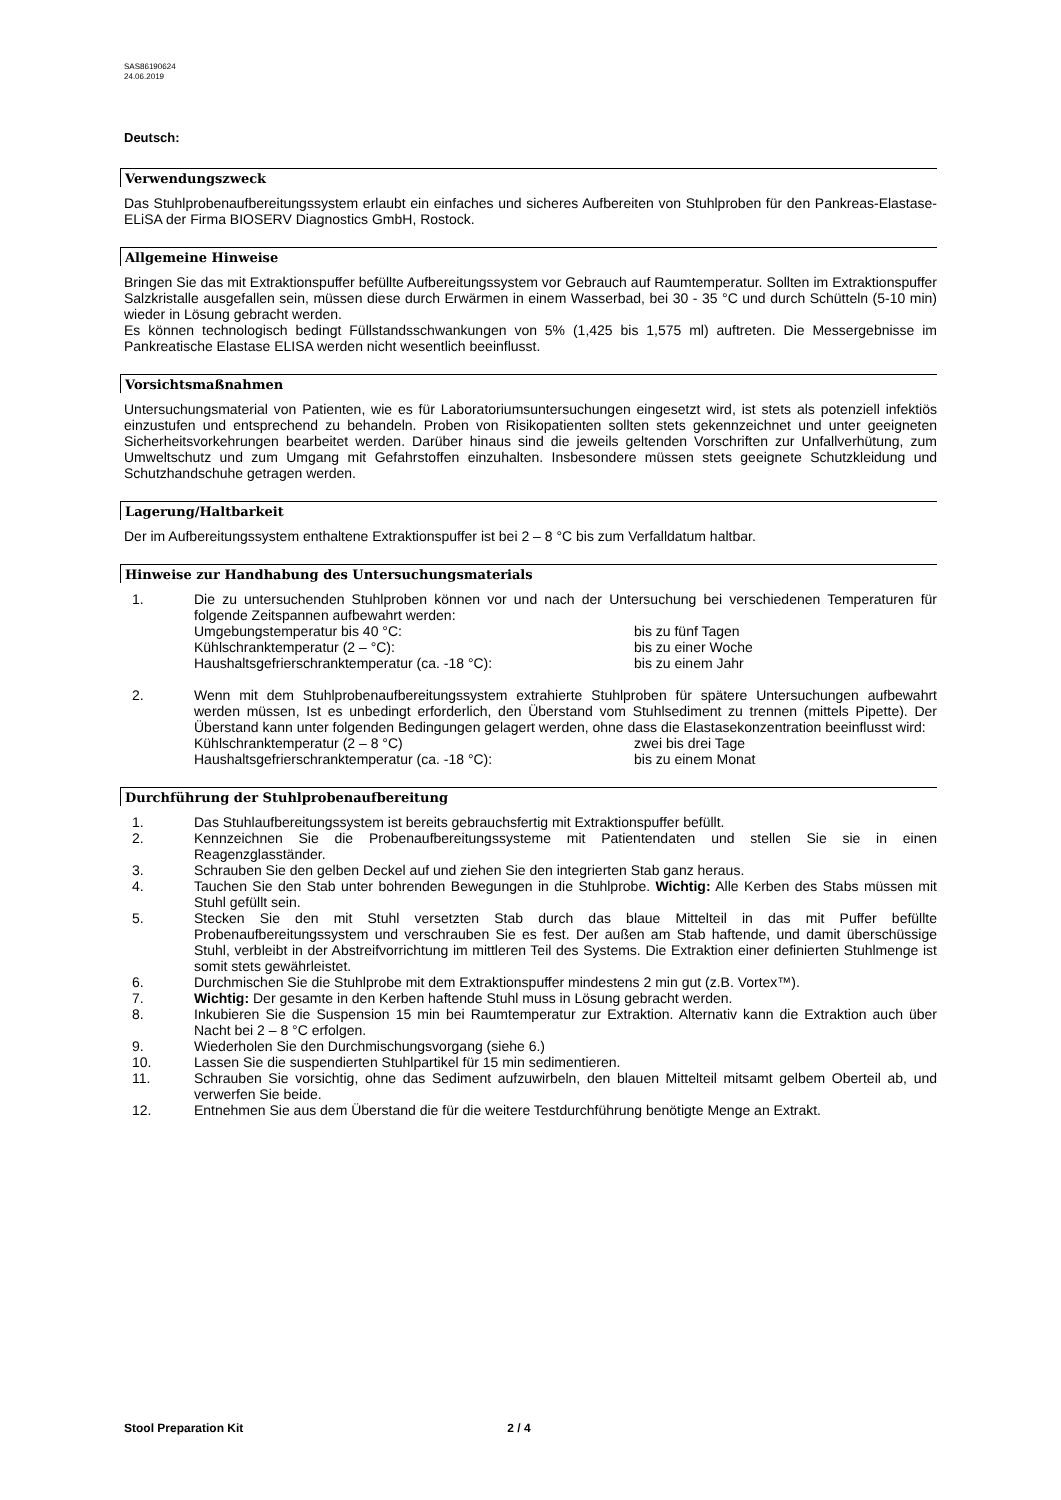SAS86190624
24.06.2019
Deutsch:
Verwendungszweck
Das Stuhlprobenaufbereitungssystem erlaubt ein einfaches und sicheres Aufbereiten von Stuhlproben für den Pankreas-Elastase-ELiSA der Firma BIOSERV Diagnostics GmbH, Rostock.
Allgemeine Hinweise
Bringen Sie das mit Extraktionspuffer befüllte Aufbereitungssystem vor Gebrauch auf Raumtemperatur. Sollten im Extraktionspuffer Salzkristalle ausgefallen sein, müssen diese durch Erwärmen in einem Wasserbad, bei 30 - 35 °C und durch Schütteln (5-10 min) wieder in Lösung gebracht werden.
Es können technologisch bedingt Füllstandsschwankungen von 5% (1,425 bis 1,575 ml) auftreten. Die Messergebnisse im Pankreatische Elastase ELISA werden nicht wesentlich beeinflusst.
Vorsichtsmaßnahmen
Untersuchungsmaterial von Patienten, wie es für Laboratoriumsuntersuchungen eingesetzt wird, ist stets als potenziell infektiös einzustufen und entsprechend zu behandeln. Proben von Risikopatienten sollten stets gekennzeichnet und unter geeigneten Sicherheitsvorkehrungen bearbeitet werden. Darüber hinaus sind die jeweils geltenden Vorschriften zur Unfallverhütung, zum Umweltschutz und zum Umgang mit Gefahrstoffen einzuhalten. Insbesondere müssen stets geeignete Schutzkleidung und Schutzhandschuhe getragen werden.
Lagerung/Haltbarkeit
Der im Aufbereitungssystem enthaltene Extraktionspuffer ist bei 2 – 8 °C bis zum Verfalldatum haltbar.
Hinweise zur Handhabung des Untersuchungsmaterials
1. Die zu untersuchenden Stuhlproben können vor und nach der Untersuchung bei verschiedenen Temperaturen für folgende Zeitspannen aufbewahrt werden:
Umgebungstemperatur bis 40 °C: bis zu fünf Tagen
Kühlschranktemperatur (2 – °C): bis zu einer Woche
Haushaltsgefrierschranktemperatur (ca. -18 °C): bis zu einem Jahr
2. Wenn mit dem Stuhlprobenaufbereitungssystem extrahierte Stuhlproben für spätere Untersuchungen aufbewahrt werden müssen, Ist es unbedingt erforderlich, den Überstand vom Stuhlsediment zu trennen (mittels Pipette). Der Überstand kann unter folgenden Bedingungen gelagert werden, ohne dass die Elastasekonzentration beeinflusst wird:
Kühlschranktemperatur (2 – 8 °C) zwei bis drei Tage
Haushaltsgefrierschranktemperatur (ca. -18 °C): bis zu einem Monat
Durchführung der Stuhlprobenaufbereitung
1. Das Stuhlaufbereitungssystem ist bereits gebrauchsfertig mit Extraktionspuffer befüllt.
2. Kennzeichnen Sie die Probenaufbereitungssysteme mit Patientendaten und stellen Sie sie in einen Reagenzglasständer.
3. Schrauben Sie den gelben Deckel auf und ziehen Sie den integrierten Stab ganz heraus.
4. Tauchen Sie den Stab unter bohrenden Bewegungen in die Stuhlprobe. Wichtig: Alle Kerben des Stabs müssen mit Stuhl gefüllt sein.
5. Stecken Sie den mit Stuhl versetzten Stab durch das blaue Mittelteil in das mit Puffer befüllte Probenaufbereitungssystem und verschrauben Sie es fest. Der außen am Stab haftende, und damit überschüssige Stuhl, verbleibt in der Abstreifvorrichtung im mittleren Teil des Systems. Die Extraktion einer definierten Stuhlmenge ist somit stets gewährleistet.
6. Durchmischen Sie die Stuhlprobe mit dem Extraktionspuffer mindestens 2 min gut (z.B. Vortex™).
7. Wichtig: Der gesamte in den Kerben haftende Stuhl muss in Lösung gebracht werden.
8. Inkubieren Sie die Suspension 15 min bei Raumtemperatur zur Extraktion. Alternativ kann die Extraktion auch über Nacht bei 2 – 8 °C erfolgen.
9. Wiederholen Sie den Durchmischungsvorgang (siehe 6.)
10. Lassen Sie die suspendierten Stuhlpartikel für 15 min sedimentieren.
11. Schrauben Sie vorsichtig, ohne das Sediment aufzuwirbeln, den blauen Mittelteil mitsamt gelbem Oberteil ab, und verwerfen Sie beide.
12. Entnehmen Sie aus dem Überstand die für die weitere Testdurchführung benötigte Menge an Extrakt.
Stool Preparation Kit 2 / 4